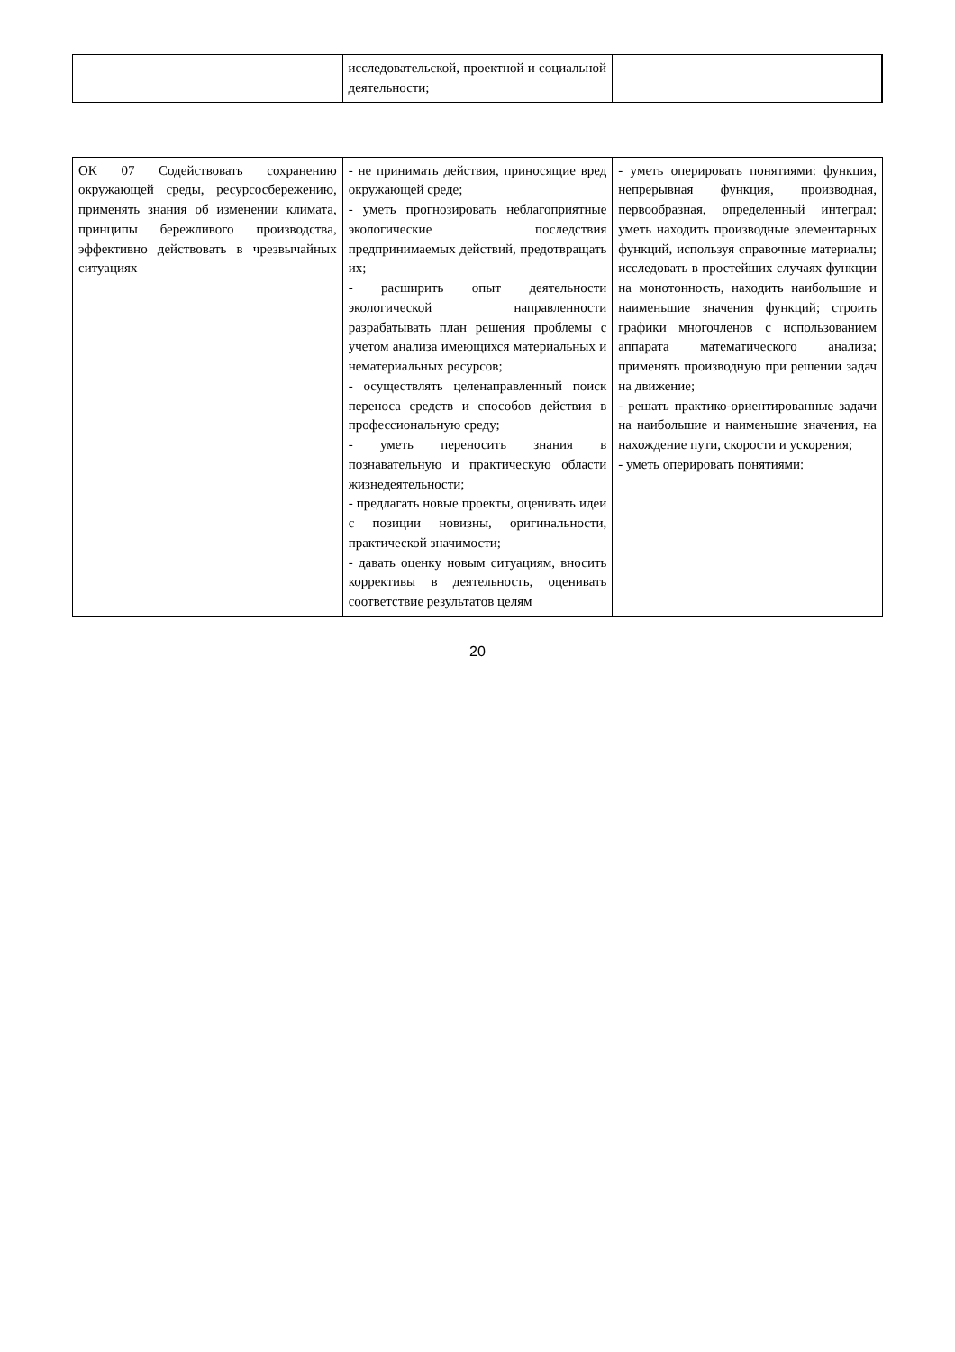| | исследовательской, проектной и социальной деятельности; | |
| ОК 07 Содействовать сохранению окружающей среды, ресурсосбережению, применять знания об изменении климата, принципы бережливого производства, эффективно действовать в чрезвычайных ситуациях | - не принимать действия, приносящие вред окружающей среде; - уметь прогнозировать неблагоприятные экологические последствия предпринимаемых действий, предотвращать их; - расширить опыт деятельности экологической направленности разрабатывать план решения проблемы с учетом анализа имеющихся материальных и нематериальных ресурсов; - осуществлять целенаправленный поиск переноса средств и способов действия в профессиональную среду; - уметь переносить знания в познавательную и практическую области жизнедеятельности; - предлагать новые проекты, оценивать идеи с позиции новизны, оригинальности, практической значимости; - давать оценку новым ситуациям, вносить коррективы в деятельность, оценивать соответствие результатов целям | - уметь оперировать понятиями: функция, непрерывная функция, производная, первообразная, определенный интеграл; уметь находить производные элементарных функций, используя справочные материалы; исследовать в простейших случаях функции на монотонность, находить наибольшие и наименьшие значения функций; строить графики многочленов с использованием аппарата математического анализа; применять производную при решении задач на движение; - решать практико-ориентированные задачи на наибольшие и наименьшие значения, на нахождение пути, скорости и ускорения; - уметь оперировать понятиями: |
20